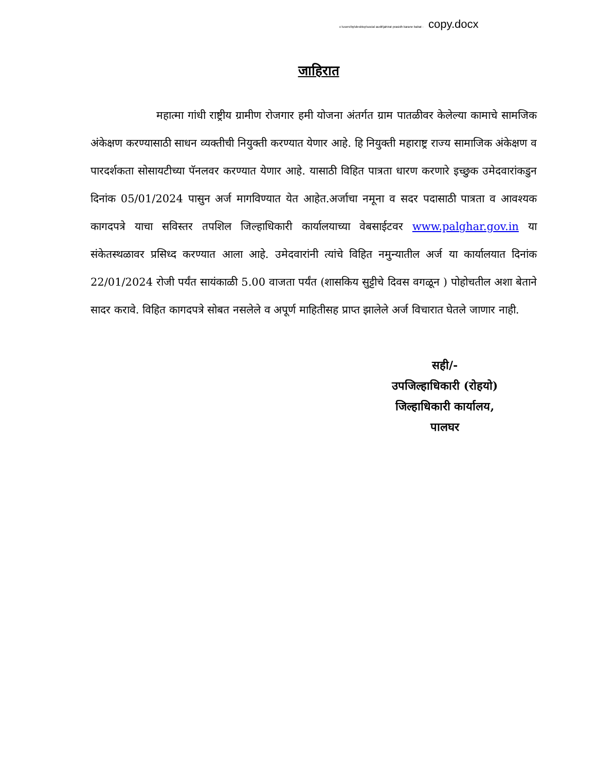c:\users\hp\desktop\social audit\jahirat prasidh karane babat - copy.docx
जाहिरात
महात्मा गांधी राष्ट्रीय ग्रामीण रोजगार हमी योजना अंतर्गत ग्राम पातळीवर केलेल्या कामाचे सामजिक अंकेक्षण करण्यासाठी साधन व्यक्तीची नियुक्ती करण्यात येणार आहे. हि नियुक्ती महाराष्ट्र राज्य सामाजिक अंकेक्षण व पारदर्शकता सोसायटीच्या पॅनलवर करण्यात येणार आहे. यासाठी विहित पात्रता धारण करणारे इच्छुक उमेदवारांकडुन दिनांक 05/01/2024 पासुन अर्ज मागविण्यात येत आहेत.अर्जाचा नमूना व सदर पदासाठी पात्रता व आवश्यक कागदपत्रे याचा सविस्तर तपशिल जिल्हाधिकारी कार्यालयाच्या वेबसाईटवर www.palghar.gov.in या संकेतस्थळावर प्रसिध्द करण्यात आला आहे. उमेदवारांनी त्यांचे विहित नमुन्यातील अर्ज या कार्यालयात दिनांक 22/01/2024 रोजी पर्यंत सायंकाळी 5.00 वाजता पर्यंत (शासकिय सुट्टीचे दिवस वगळून ) पोहोचतील अशा बेताने सादर करावे. विहित कागदपत्रे सोबत नसलेले व अपूर्ण माहितीसह प्राप्त झालेले अर्ज विचारात घेतले जाणार नाही.
सही/-
उपजिल्हाधिकारी (रोहयो)
जिल्हाधिकारी कार्यालय,
पालघर